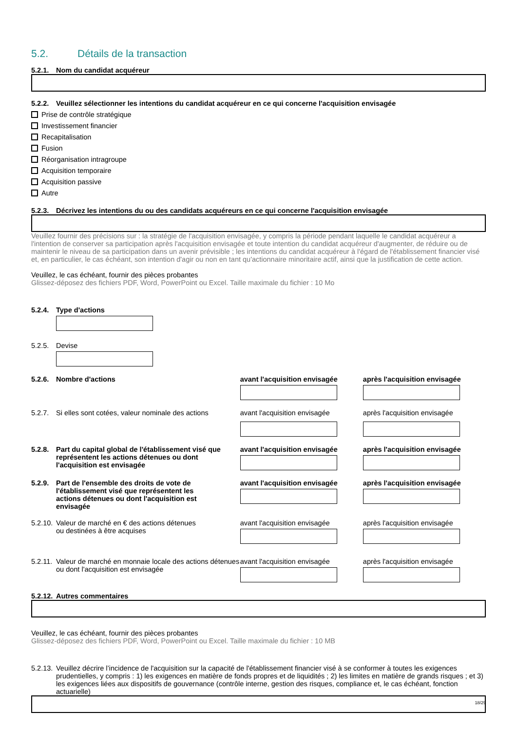5.2. Détails de la transaction
5.2.1. Nom du candidat acquéreur
5.2.2. Veuillez sélectionner les intentions du candidat acquéreur en ce qui concerne l'acquisition envisagée
Prise de contrôle stratégique
Investissement financier
Recapitalisation
Fusion
Réorganisation intragroupe
Acquisition temporaire
Acquisition passive
Autre
5.2.3. Décrivez les intentions du ou des candidats acquéreurs en ce qui concerne l'acquisition envisagée
Veuillez fournir des précisions sur : la stratégie de l'acquisition envisagée, y compris la période pendant laquelle le candidat acquéreur a l'intention de conserver sa participation après l'acquisition envisagée et toute intention du candidat acquéreur d'augmenter, de réduire ou de maintenir le niveau de sa participation dans un avenir prévisible ; les intentions du candidat acquéreur à l'égard de l'établissement financier visé et, en particulier, le cas échéant, son intention d'agir ou non en tant qu'actionnaire minoritaire actif, ainsi que la justification de cette action.
Veuillez, le cas échéant, fournir des pièces probantes
Glissez-déposez des fichiers PDF, Word, PowerPoint ou Excel. Taille maximale du fichier : 10 Mo
5.2.4. Type d'actions
5.2.5. Devise
5.2.6. Nombre d'actions avant l'acquisition envisagée après l'acquisition envisagée
5.2.7. Si elles sont cotées, valeur nominale des actions
avant l'acquisition envisagée après l'acquisition envisagée
5.2.8. Part du capital global de l'établissement visé que représentent les actions détenues ou dont l'acquisition est envisagée
avant l'acquisition envisagée après l'acquisition envisagée
5.2.9. Part de l'ensemble des droits de vote de l'établissement visé que représentent les actions détenues ou dont l'acquisition est envisagée
avant l'acquisition envisagée après l'acquisition envisagée
5.2.10. Valeur de marché en € des actions détenues ou destinées à être acquises
avant l'acquisition envisagée après l'acquisition envisagée
5.2.11. Valeur de marché en monnaie locale des actions détenues ou dont l'acquisition est envisagée
avant l'acquisition envisagée après l'acquisition envisagée
5.2.12. Autres commentaires
Veuillez, le cas échéant, fournir des pièces probantes
Glissez-déposez des fichiers PDF, Word, PowerPoint ou Excel. Taille maximale du fichier : 10 MB
5.2.13. Veuillez décrire l’incidence de l'acquisition sur la capacité de l'établissement financier visé à se conformer à toutes les exigences prudentielles, y compris : 1) les exigences en matière de fonds propres et de liquidités ; 2) les limites en matière de grands risques ; et 3) les exigences liées aux dispositifs de gouvernance (contrôle interne, gestion des risques, compliance et, le cas échéant, fonction actuarielle)
18/29